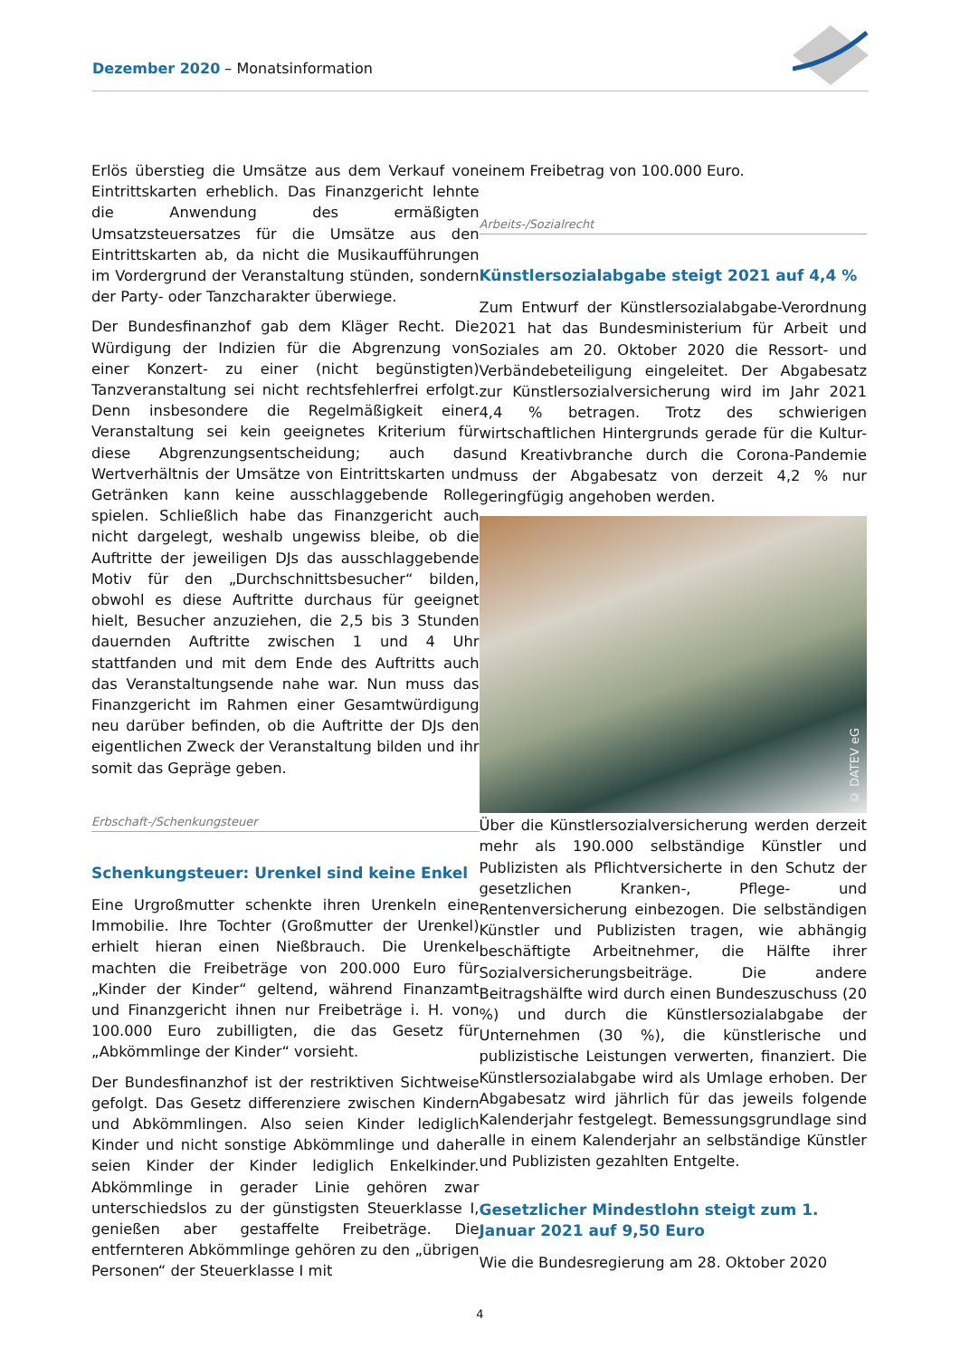Dezember 2020 – Monatsinformation
Erlös überstieg die Umsätze aus dem Verkauf von Eintrittskarten erheblich. Das Finanzgericht lehnte die Anwendung des ermäßigten Umsatzsteuersatzes für die Umsätze aus den Eintrittskarten ab, da nicht die Musikaufführungen im Vordergrund der Veranstaltung stünden, sondern der Party- oder Tanzcharakter überwiege.
Der Bundesfinanzhof gab dem Kläger Recht. Die Würdigung der Indizien für die Abgrenzung von einer Konzert- zu einer (nicht begünstigten) Tanzveranstaltung sei nicht rechtsfehlerfrei erfolgt. Denn insbesondere die Regelmäßigkeit einer Veranstaltung sei kein geeignetes Kriterium für diese Abgrenzungsentscheidung; auch das Wertverhältnis der Umsätze von Eintrittskarten und Getränken kann keine ausschlaggebende Rolle spielen. Schließlich habe das Finanzgericht auch nicht dargelegt, weshalb ungewiss bleibe, ob die Auftritte der jeweiligen DJs das ausschlaggebende Motiv für den „Durchschnittsbesucher“ bilden, obwohl es diese Auftritte durchaus für geeignet hielt, Besucher anzuziehen, die 2,5 bis 3 Stunden dauernden Auftritte zwischen 1 und 4 Uhr stattfanden und mit dem Ende des Auftritts auch das Veranstaltungsende nahe war. Nun muss das Finanzgericht im Rahmen einer Gesamtwürdigung neu darüber befinden, ob die Auftritte der DJs den eigentlichen Zweck der Veranstaltung bilden und ihr somit das Gepräge geben.
Erbschaft-/Schenkungsteuer
Schenkungsteuer: Urenkel sind keine Enkel
Eine Urgroßmutter schenkte ihren Urenkeln eine Immobilie. Ihre Tochter (Großmutter der Urenkel) erhielt hieran einen Nießbrauch. Die Urenkel machten die Freibeträge von 200.000 Euro für „Kinder der Kinder“ geltend, während Finanzamt und Finanzgericht ihnen nur Freibeträge i. H. von 100.000 Euro zubilligten, die das Gesetz für „Abkömmlinge der Kinder“ vorsieht.
Der Bundesfinanzhof ist der restriktiven Sichtweise gefolgt. Das Gesetz differenziere zwischen Kindern und Abkömmlingen. Also seien Kinder lediglich Kinder und nicht sonstige Abkömmlinge und daher seien Kinder der Kinder lediglich Enkelkinder. Abkömmlinge in gerader Linie gehören zwar unterschiedslos zu der günstigsten Steuerklasse I, genießen aber gestaffelte Freibeträge. Die entfernteren Abkömmlinge gehören zu den „übrigen Personen“ der Steuerklasse I mit
einem Freibetrag von 100.000 Euro.
Arbeits-/Sozialrecht
Künstlersozialabgabe steigt 2021 auf 4,4 %
Zum Entwurf der Künstlersozialabgabe-Verordnung 2021 hat das Bundesministerium für Arbeit und Soziales am 20. Oktober 2020 die Ressort- und Verbändebeteiligung eingeleitet. Der Abgabesatz zur Künstlersozialversicherung wird im Jahr 2021 4,4 % betragen. Trotz des schwierigen wirtschaftlichen Hintergrunds gerade für die Kultur- und Kreativbranche durch die Corona-Pandemie muss der Abgabesatz von derzeit 4,2 % nur geringfügig angehoben werden.
© DATEV eG
Über die Künstlersozialversicherung werden derzeit mehr als 190.000 selbständige Künstler und Publizisten als Pflichtversicherte in den Schutz der gesetzlichen Kranken-, Pflege- und Rentenversicherung einbezogen. Die selbständigen Künstler und Publizisten tragen, wie abhängig beschäftigte Arbeitnehmer, die Hälfte ihrer Sozialversicherungsbeiträge. Die andere Beitragshälfte wird durch einen Bundeszuschuss (20 %) und durch die Künstlersozialabgabe der Unternehmen (30 %), die künstlerische und publizistische Leistungen verwerten, finanziert. Die Künstlersozialabgabe wird als Umlage erhoben. Der Abgabesatz wird jährlich für das jeweils folgende Kalenderjahr festgelegt. Bemessungsgrundlage sind alle in einem Kalenderjahr an selbständige Künstler und Publizisten gezahlten Entgelte.
Gesetzlicher Mindestlohn steigt zum 1. Januar 2021 auf 9,50 Euro
Wie die Bundesregierung am 28. Oktober 2020
4